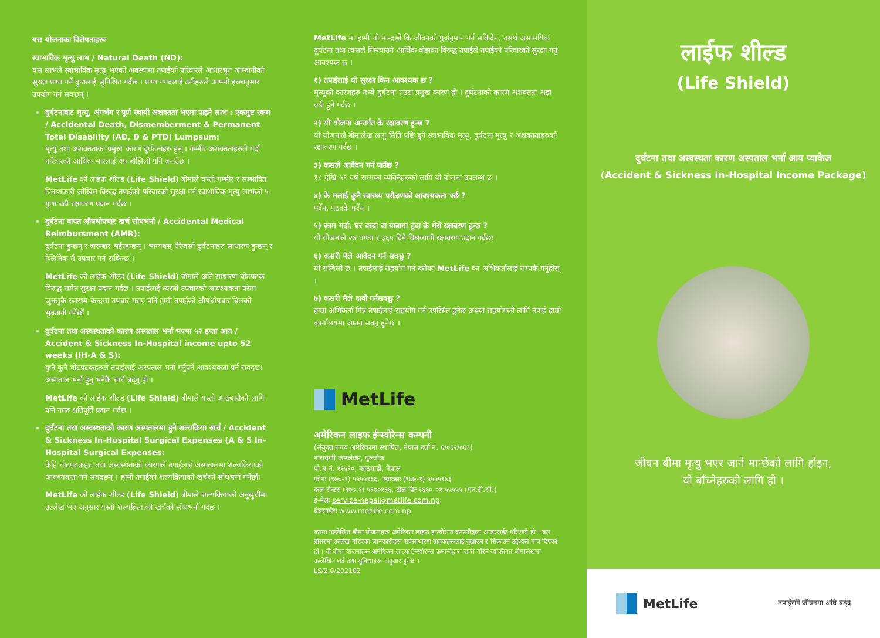यस योजनाका विशेषताहरूः
स्वाभाविक मृत्यु लाभ / Natural Death (ND):
यस लाभले स्वाभाविक मृत्यु भएको अवस्थामा तपाईंको परिवारले आधारभूत आम्दानीको सुरक्षा प्राप्त गर्ने कुरालाई सुनिश्चित गर्दछ । प्राप्त नगदलाई उनीहरुले आफ्नो इच्छानुसार उपयोग गर्न सक्छन् ।
दुर्घटनाबाट मृत्यु, अंगभंग र पूर्ण स्थायी अशक्तता भएमा पाइने लाभ : एकमुष्ट रकम / Accidental Death, Dismemberment & Permanent Total Disability (AD, D & PTD) Lumpsum:
मृत्यु तथा अशक्तताका प्रमुख कारण दुर्घटनाहरु हुन् । गम्भीर अशक्तताहरुले गर्दा परिवारको आर्थिक भारलाई थप बोझिलो पनि बनाउँछ ।
MetLife को लाईफ शील्ड (Life Shield) बीमाले यस्तो गम्भीर र सम्भावित विनाशकारी जोखिम विरुद्ध तपाईंको परिवारको सुरक्षा गर्न स्वाभाविक मृत्यु लाभको ५ गुणा बढी रक्षावरण प्रदान गर्दछ ।
दुर्घटना वापत औषधोपचार खर्च सोधभर्ना / Accidental Medical Reimbursment (AMR):
दुर्घटना हुन्छन् र बारम्बार भईरहन्छन् । भाग्यवस् धेरैजसो दुर्घटनाहरु साधारण हुन्छन् र क्लिनिक मै उपचार गर्न सकिन्छ ।
MetLife को लाईफ शील्ड (Life Shield) बीमाले अति साधारण चोटपटक विरुद्ध समेत सुरक्षा प्रदान गर्दछ । तपाईंलाई त्यस्तो उपचारको आवश्यकता परेमा जुनसुकै स्वास्थ्य केन्द्रमा उपचार गराए पनि हामी तपाईंको औषधोपचार बिलको भुक्तानी गर्नेछौं ।
दुर्घटना तथा अस्वस्थताको कारण अस्पताल भर्ना भएमा ५२ हप्ता आय / Accident & Sickness In-Hospital income upto 52 weeks (IH-A & S):
कुनै कुनै चोटपटकहरुले तपाईंलाई अस्पताल भर्ना गर्नुपर्ने आवश्यकता पर्न सक्दछ। अस्पताल भर्ना हुनु भनेकै खर्च बढ्नु हो ।
MetLife को लाईफ शील्ड (Life Shield) बीमाले यस्तो अप्ठ्यारोको लागि पनि नगद क्षतिपूर्ति प्रदान गर्दछ ।
दुर्घटना तथा अस्वस्थताको कारण अस्पतालमा हुने शल्यक्रिया खर्च / Accident & Sickness In-Hospital Surgical Expenses (A & S In-Hospital Surgical Expenses:
केहि चोटपटकहरु तथा अस्वस्थताको कारणले तपाईंलाई अस्पतालमा शल्यक्रियाको आवश्यकता पर्न सक्दछन् । हामी तपाईंको शल्यक्रियाको खर्चको सोधभर्ना गर्नेछौं।
MetLife को लाईफ शील्ड (Life Shield) बीमाले शल्यक्रियाको अनुसुचीमा उल्लेख भए अनुसार यस्तो शल्यक्रियाको खर्चको सोधभर्ना गर्दछ ।
MetLife मा हामी यो मान्दछौं कि जीवनको पुर्वानुमान गर्न सकिदैन, तसर्थ असामयिक दुर्घटना तथा त्यसले निम्त्याउने आर्थिक बोझका विरुद्ध तपाईंले तपाईंको परिवारको सुरक्षा गर्नु आवश्यक छ ।
१) तपाईंलाई यो सुरक्षा किन आवश्यक छ ?
मृत्युको कारणहरु मध्ये दुर्घटना एउटा प्रमुख कारण हो । दुर्घटनाको कारण अशक्तता अझ बढी हुने गर्दछ ।
२) यो योजना अन्तर्गत के रक्षावरण हुन्छ ?
यो योजनाले बीमालेख लागु मिति पछि हुने स्वाभाविक मृत्यु, दुर्घटना मृत्यु र अशक्तताहरुको रक्षावरण गर्दछ ।
३) कसले आवेदन गर्न पाउँछ ?
१८ देखि ५९ वर्ष सम्मका व्यक्तिहरुको लागि यो योजना उपलब्ध छ ।
४) के मलाई कुनै स्वास्थ्य परीक्षणको आवश्यकता पर्छ ?
पर्दैन, पटक्कै पर्दैन ।
५) काम गर्दा, घर बस्दा वा यात्रामा हुंदा के मेरो रक्षावरण हुन्छ ?
यो योजनाले २४ घण्टा र ३६५ दिनै विश्वव्यापी रक्षावरण प्रदान गर्दछ।
६) कसरी मैले आवेदन गर्न सक्छु ?
यो सजिलो छ । तपाईंलाई सहयोग गर्न बसेका MetLife का अभिकर्तालाई सम्पर्क गर्नुहोस् ।
७) कसरी मैले दावी गर्नसक्छु ?
हाम्रा अभिकर्ता मित्र तपाईंलाई सहयोग गर्न उपस्थित हुनेछ अथवा सहयोगको लागि तपाई हाम्रो कार्यालयमा आउन सक्नु हुनेछ ।
MetLife
अमेरिकन लाइफ ईन्स्योरेन्स कम्पनी
(संयुक्त राज्य अमेरिकामा स्थापित, नेपाल दर्ता नं. ६/०६२/०६३)
नारायणी कम्प्लेक्स्, पुल्चोक
पो.ब.नं. ११५९०, काठमाडौं, नेपाल
फोनः (९७७-१) ५५५५१६६, फ्याक्सः (९७७-१) ५५५५१७३
कल सेन्टरः (९७७-१) ५९७०१६६, टोल फ्रिः १६६०-०१-५५५५५ (एन.टी.सी.)
ई-मेलः service-nepal@metlife.com.np
वेबसाईटः www.metlife.com.np
यसमा उल्लेखित बीमा योजनाहरू अमेरिकन लाइफ इन्स्योरेन्स कम्पनीद्वारा अन्डरराईट गरिएको हो । यस ब्रोसरमा उल्लेख गरिएका जानकारीहरू सर्वसाधारण ग्राहकहरूलाई बुझाउन र सिकाउने उद्देश्यले मात्र दिएको हो । यी बीमा योजनाहरू अमेरिकन लाइफ ईन्स्योरेन्स कम्पनीद्वारा जारी गरिने व्यक्तिगत बीमालेखमा उल्लेखित शर्त तथा सुविधाहरू अनुसार हुनेछ ।
LS/2.0/202102
लाईफ शील्ड
(Life Shield)
दुर्घटना तथा अस्वस्थता कारण अस्पताल भर्ना आय प्याकेज
(Accident & Sickness In-Hospital Income Package)
जीवन बीमा मृत्यु भएर जाने मान्छेको लागि होइन,
यो बाँच्नेहरुको लागि हो ।
MetLife
तपाईंसँगै जीवनमा अघि बढ्दै